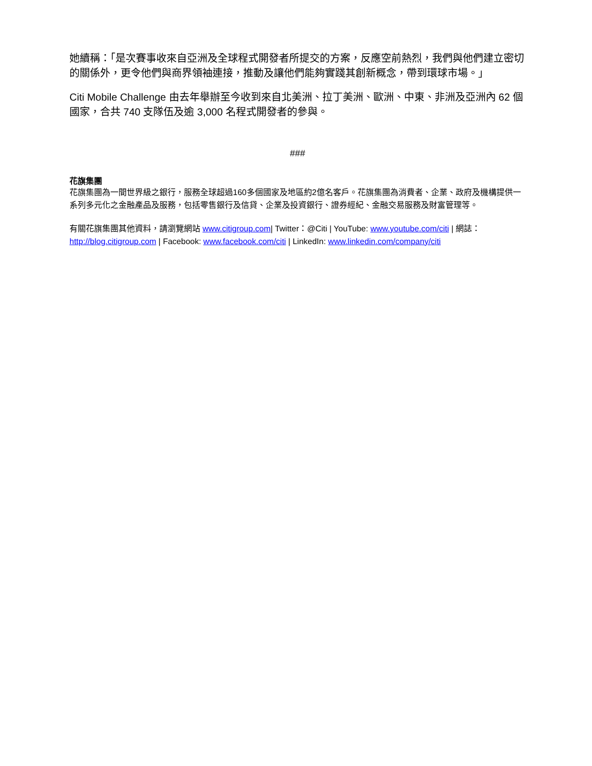她續稱：「是次賽事收來自亞洲及全球程式開發者所提交的方案，反應空前熱烈，我們與他們建立密切的關係外，更令他們與商界領袖連接，推動及讓他們能夠實踐其創新概念，帶到環球市場。」
Citi Mobile Challenge 由去年舉辦至今收到來自北美洲、拉丁美洲、歐洲、中東、非洲及亞洲內 62 個國家，合共 740 支隊伍及逾 3,000 名程式開發者的參與。
###
花旗集團
花旗集團為一間世界級之銀行，服務全球超過160多個國家及地區約2億名客戶。花旗集團為消費者、企業、政府及機構提供一系列多元化之金融產品及服務，包括零售銀行及信貸、企業及投資銀行、證券經紀、金融交易服務及財富管理等。
有關花旗集團其他資料，請瀏覽網站 www.citigroup.com| Twitter：@Citi | YouTube: www.youtube.com/citi | 網誌：http://blog.citigroup.com | Facebook: www.facebook.com/citi | LinkedIn: www.linkedin.com/company/citi